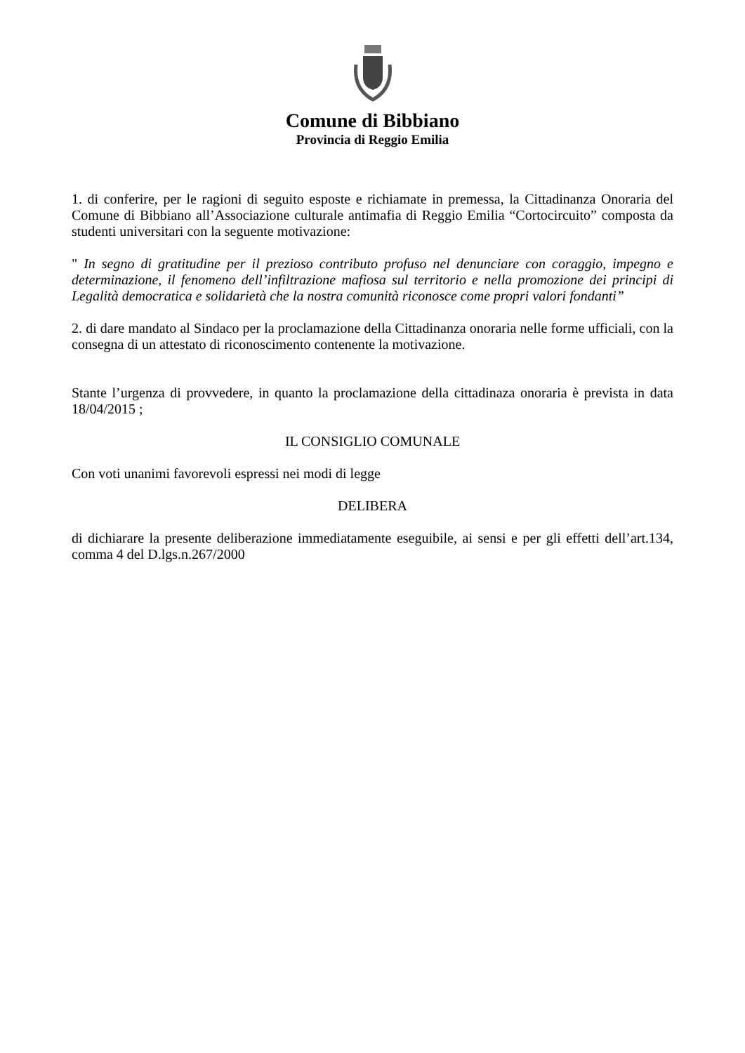Comune di Bibbiano
Provincia di Reggio Emilia
1. di conferire, per le ragioni di seguito esposte e richiamate in premessa, la Cittadinanza Onoraria del Comune di Bibbiano all’Associazione culturale antimafia di Reggio Emilia “Cortocircuito” composta da studenti universitari con la seguente motivazione:
" In segno di gratitudine per il prezioso contributo profuso nel denunciare con coraggio, impegno e determinazione, il fenomeno dell’infiltrazione mafiosa sul territorio e nella promozione dei principi di Legalità democratica e solidarietà che la nostra comunità riconosce come propri valori fondanti”
2. di dare mandato al Sindaco per la proclamazione della Cittadinanza onoraria nelle forme ufficiali, con la consegna di un attestato di riconoscimento contenente la motivazione.
Stante l’urgenza di provvedere, in quanto la proclamazione della cittadinaza onoraria è prevista in data 18/04/2015 ;
IL CONSIGLIO COMUNALE
Con voti unanimi favorevoli espressi nei modi di legge
DELIBERA
di dichiarare la presente deliberazione immediatamente eseguibile, ai sensi e per gli effetti dell’art.134, comma 4 del D.lgs.n.267/2000